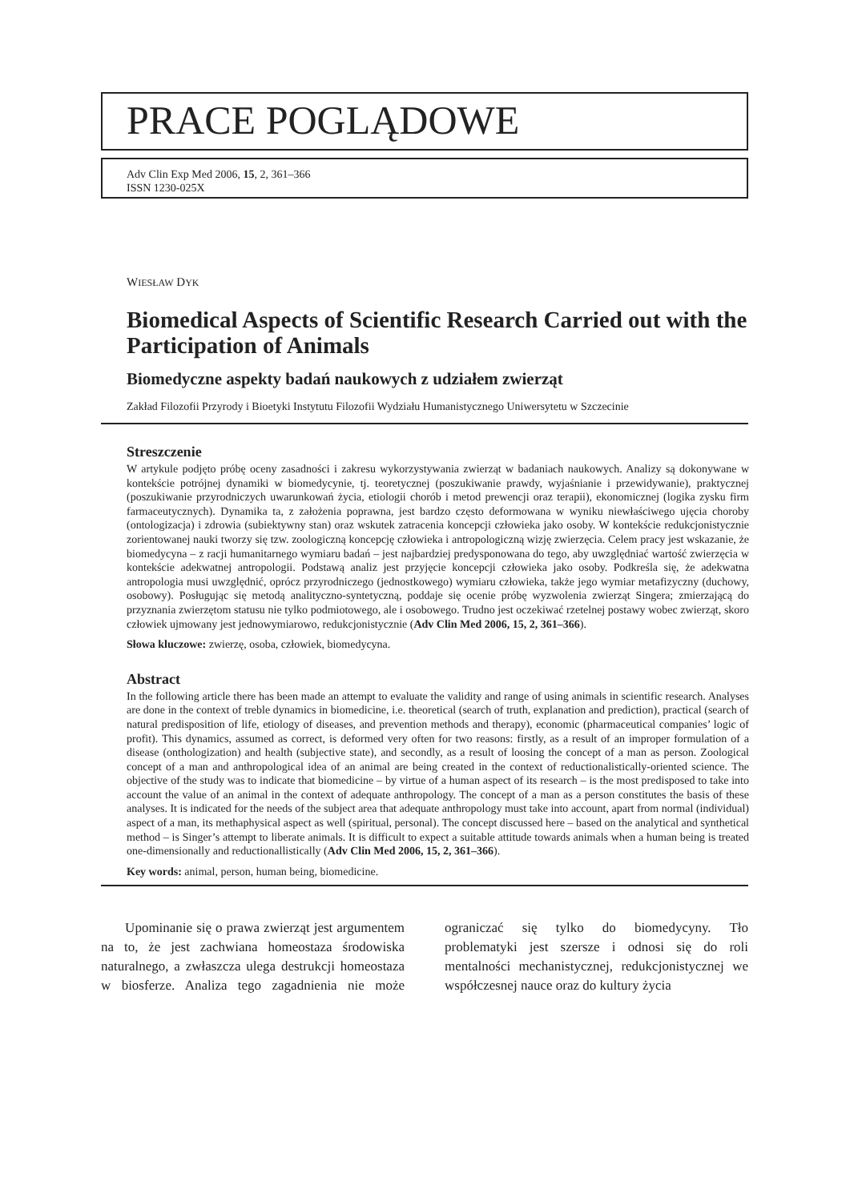PRACE POGLĄDOWE
Adv Clin Exp Med 2006, 15, 2, 361–366
ISSN 1230-025X
WIESŁAW DYK
Biomedical Aspects of Scientific Research Carried out with the Participation of Animals
Biomedyczne aspekty badań naukowych z udziałem zwierząt
Zakład Filozofii Przyrody i Bioetyki Instytutu Filozofii Wydziału Humanistycznego Uniwersytetu w Szczecinie
Streszczenie
W artykule podjęto próbę oceny zasadności i zakresu wykorzystywania zwierząt w badaniach naukowych. Analizy są dokonywane w kontekście potrójnej dynamiki w biomedycynie, tj. teoretycznej (poszukiwanie prawdy, wyjaśnianie i przewidywanie), praktycznej (poszukiwanie przyrodniczych uwarunkowań życia, etiologii chorób i metod prewencji oraz terapii), ekonomicznej (logika zysku firm farmaceutycznych). Dynamika ta, z założenia poprawna, jest bardzo często deformowana w wyniku niewłaściwego ujęcia choroby (ontologizacja) i zdrowia (subiektywny stan) oraz wskutek zatracenia koncepcji człowieka jako osoby. W kontekście redukcjonistycznie zorientowanej nauki tworzy się tzw. zoologiczną koncepcję człowieka i antropologiczną wizję zwierzęcia. Celem pracy jest wskazanie, że biomedycyna – z racji humanitarnego wymiaru badań – jest najbardziej predysponowana do tego, aby uwzględniać wartość zwierzęcia w kontekście adekwatnej antropologii. Podstawą analiz jest przyjęcie koncepcji człowieka jako osoby. Podkreśla się, że adekwatna antropologia musi uwzględnić, oprócz przyrodniczego (jednostkowego) wymiaru człowieka, także jego wymiar metafizyczny (duchowy, osobowy). Posługując się metodą analityczno-syntetyczną, poddaje się ocenie próbę wyzwolenia zwierząt Singera; zmierzającą do przyznania zwierzętom statusu nie tylko podmiotowego, ale i osobowego. Trudno jest oczekiwać rzetelnej postawy wobec zwierząt, skoro człowiek ujmowany jest jednowymiarowo, redukcjonistycznie (Adv Clin Med 2006, 15, 2, 361–366).
Słowa kluczowe: zwierzę, osoba, człowiek, biomedycyna.
Abstract
In the following article there has been made an attempt to evaluate the validity and range of using animals in scientific research. Analyses are done in the context of treble dynamics in biomedicine, i.e. theoretical (search of truth, explanation and prediction), practical (search of natural predisposition of life, etiology of diseases, and prevention methods and therapy), economic (pharmaceutical companies’ logic of profit). This dynamics, assumed as correct, is deformed very often for two reasons: firstly, as a result of an improper formulation of a disease (onthologization) and health (subjective state), and secondly, as a result of loosing the concept of a man as person. Zoological concept of a man and anthropological idea of an animal are being created in the context of reductionalistically-oriented science. The objective of the study was to indicate that biomedicine – by virtue of a human aspect of its research – is the most predisposed to take into account the value of an animal in the context of adequate anthropology. The concept of a man as a person constitutes the basis of these analyses. It is indicated for the needs of the subject area that adequate anthropology must take into account, apart from normal (individual) aspect of a man, its methaphysical aspect as well (spiritual, personal). The concept discussed here – based on the analytical and synthetical method – is Singer’s attempt to liberate animals. It is difficult to expect a suitable attitude towards animals when a human being is treated one-dimensionally and reductionallistically (Adv Clin Med 2006, 15, 2, 361–366).
Key words: animal, person, human being, biomedicine.
Upominanie się o prawa zwierząt jest argumentem na to, że jest zachwiana homeostaza środowiska naturalnego, a zwłaszcza ulega destrukcji homeostaza w biosferze. Analiza tego zagadnienia nie może ograniczać się tylko do biomedycyny. Tło problematyki jest szersze i odnosi się do roli mentalności mechanistycznej, redukcjonistycznej we współczesnej nauce oraz do kultury życia